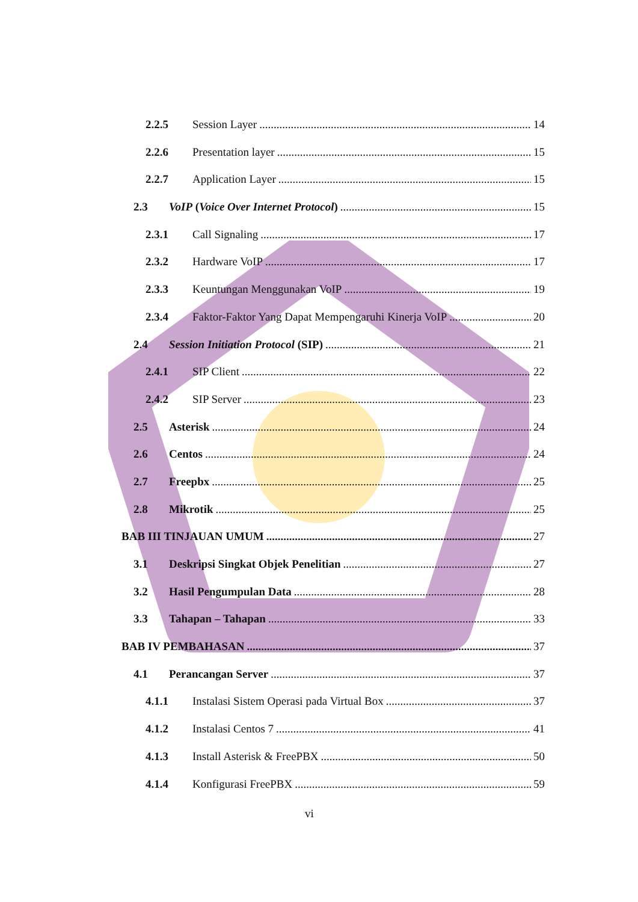2.2.5 Session Layer 14
2.2.6 Presentation layer 15
2.2.7 Application Layer 15
2.3 VoIP (Voice Over Internet Protocol) 15
2.3.1 Call Signaling 17
2.3.2 Hardware VoIP 17
2.3.3 Keuntungan Menggunakan VoIP 19
2.3.4 Faktor-Faktor Yang Dapat Mempengaruhi Kinerja VoIP 20
2.4 Session Initiation Protocol (SIP) 21
2.4.1 SIP Client 22
2.4.2 SIP Server 23
2.5 Asterisk 24
2.6 Centos 24
2.7 Freepbx 25
2.8 Mikrotik 25
BAB III TINJAUAN UMUM 27
3.1 Deskripsi Singkat Objek Penelitian 27
3.2 Hasil Pengumpulan Data 28
3.3 Tahapan – Tahapan 33
BAB IV PEMBAHASAN 37
4.1 Perancangan Server 37
4.1.1 Instalasi Sistem Operasi pada Virtual Box 37
4.1.2 Instalasi Centos 7 41
4.1.3 Install Asterisk & FreePBX 50
4.1.4 Konfigurasi FreePBX 59
vi